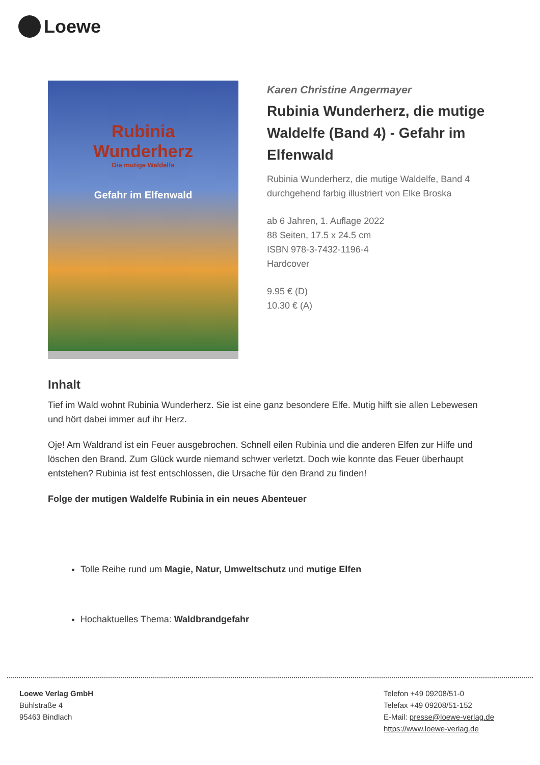Loewe
Rubinia
Wunderherz
Die mutige Waldelfe
Gefahr im Elfenwald
Karen Christine Angermayer
Rubinia Wunderherz, die mutige Waldelfe (Band 4) - Gefahr im Elfenwald
Rubinia Wunderherz, die mutige Waldelfe, Band 4
durchgehend farbig illustriert von Elke Broska
ab 6 Jahren, 1. Auflage 2022
88 Seiten, 17.5 x 24.5 cm
ISBN 978-3-7432-1196-4
Hardcover
9.95 € (D)
10.30 € (A)
Inhalt
Tief im Wald wohnt Rubinia Wunderherz. Sie ist eine ganz besondere Elfe. Mutig hilft sie allen Lebewesen und hört dabei immer auf ihr Herz.
Oje! Am Waldrand ist ein Feuer ausgebrochen. Schnell eilen Rubinia und die anderen Elfen zur Hilfe und löschen den Brand. Zum Glück wurde niemand schwer verletzt. Doch wie konnte das Feuer überhaupt entstehen? Rubinia ist fest entschlossen, die Ursache für den Brand zu finden!
Folge der mutigen Waldelfe Rubinia in ein neues Abenteuer
Tolle Reihe rund um Magie, Natur, Umweltschutz und mutige Elfen
Hochaktuelles Thema: Waldbrandgefahr
Loewe Verlag GmbH
Bühlstraße 4
95463 Bindlach
Telefon +49 09208/51-0
Telefax +49 09208/51-152
E-Mail: presse@loewe-verlag.de
https://www.loewe-verlag.de